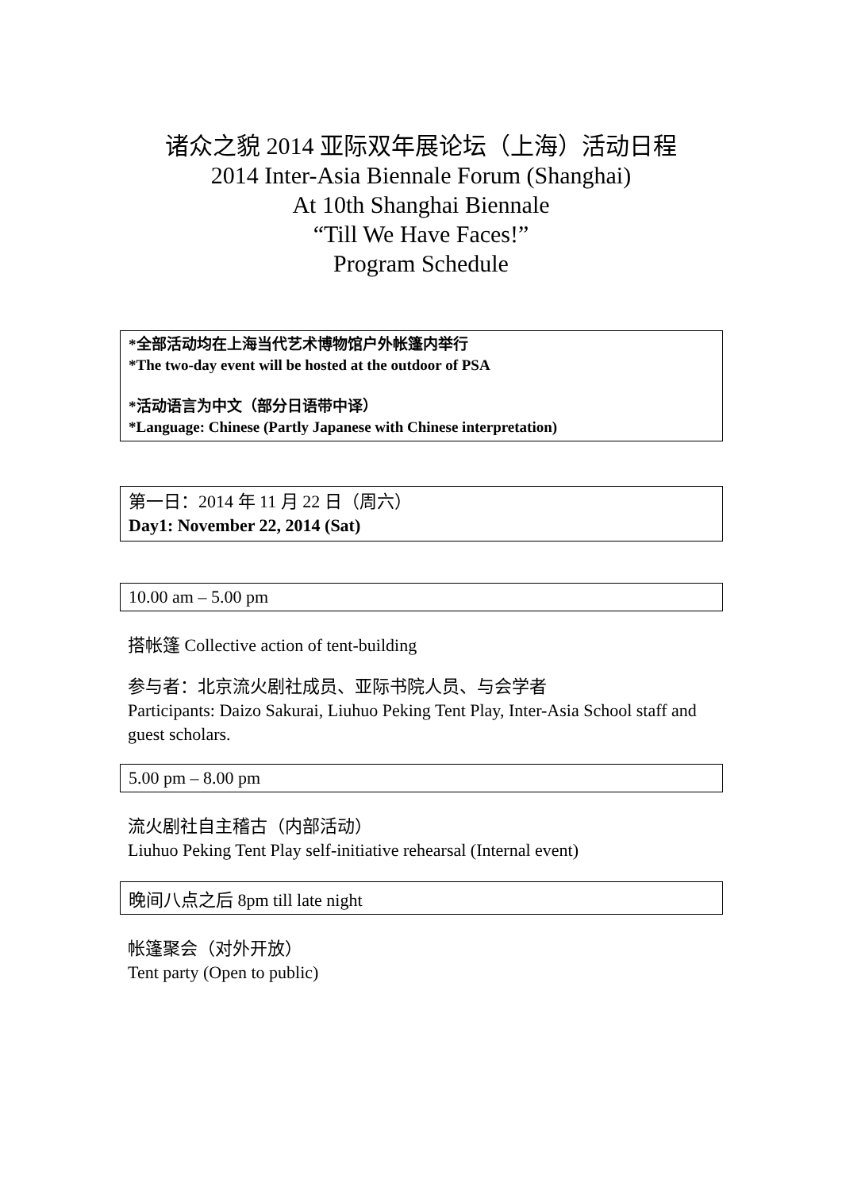诸众之貌 2014 亚际双年展论坛（上海）活动日程
2014 Inter-Asia Biennale Forum (Shanghai)
At 10th Shanghai Biennale
“Till We Have Faces!”
Program Schedule
*全部活动均在上海当代艺术博物馆户外帐篷内举行
*The two-day event will be hosted at the outdoor of PSA
*活动语言为中文（部分日语带中译）
*Language: Chinese (Partly Japanese with Chinese interpretation)
第一日：2014 年 11 月 22 日（周六）
Day1: November 22, 2014 (Sat)
10.00 am – 5.00 pm
搭帐篷 Collective action of tent-building
参与者：北京流火剧社成员、亚际书院人员、与会学者
Participants: Daizo Sakurai, Liuhuo Peking Tent Play, Inter-Asia School staff and guest scholars.
5.00 pm – 8.00 pm
流火剧社自主稽古（内部活动）
Liuhuo Peking Tent Play self-initiative rehearsal (Internal event)
晚间八点之后 8pm till late night
帐篷聚会（对外开放）
Tent party (Open to public)